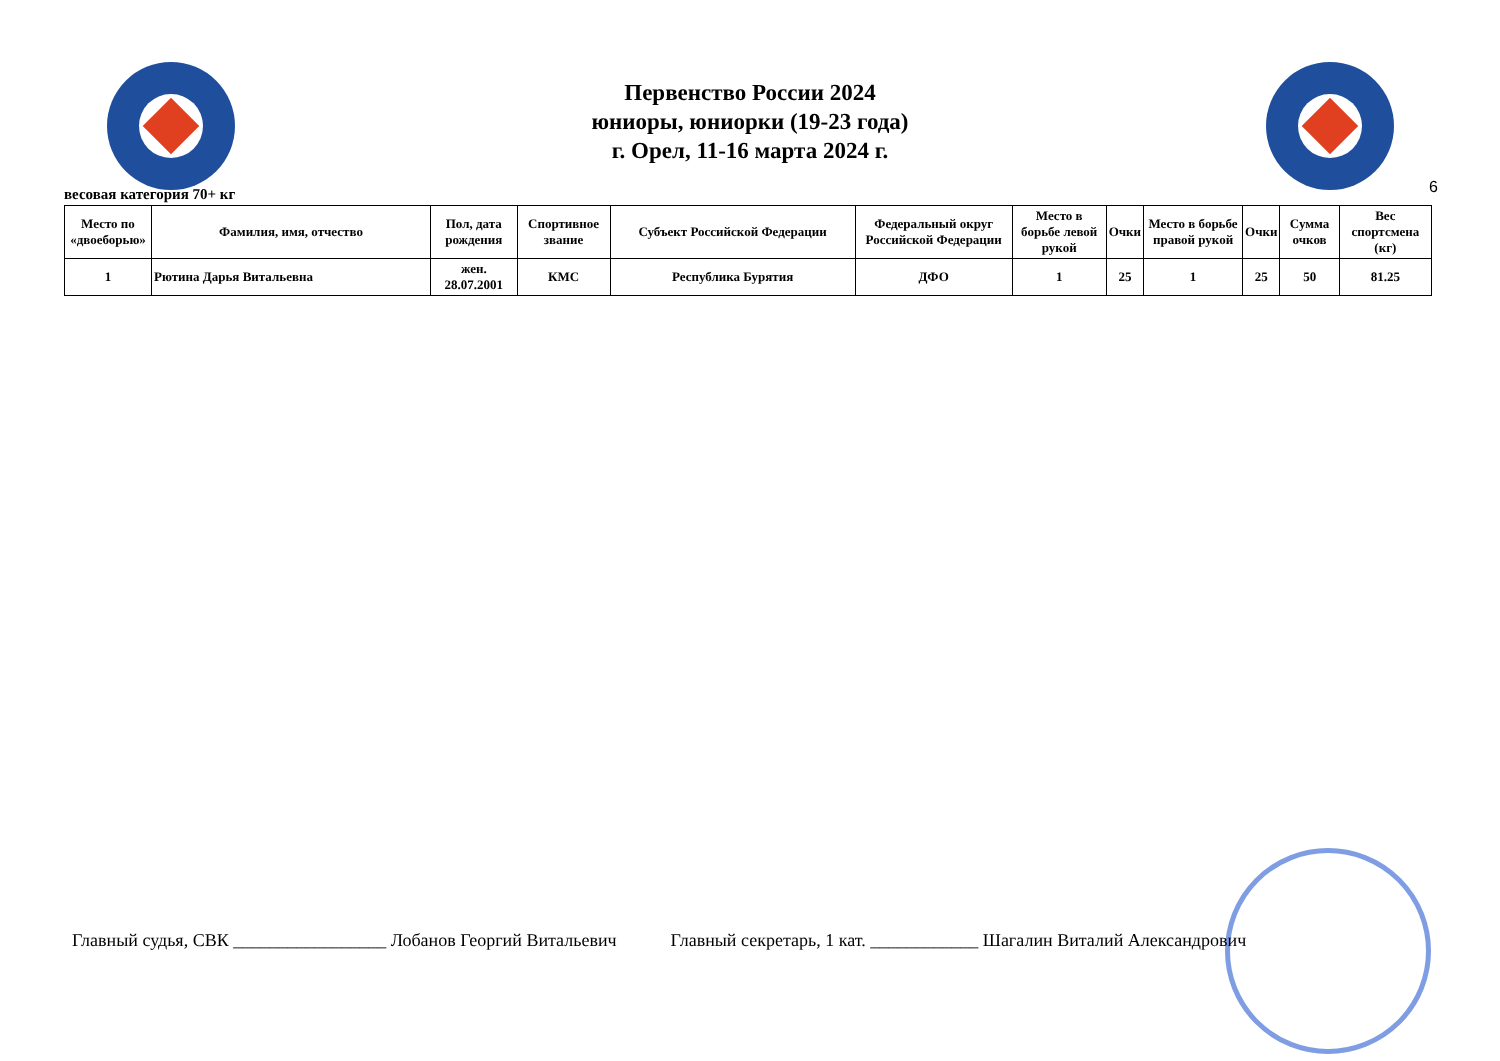Первенство России 2024
юниоры, юниорки (19-23 года)
г. Орел, 11-16 марта 2024 г.
6
весовая категория 70+ кг
| Место по «двоеборью» | Фамилия, имя, отчество | Пол, дата рождения | Спортивное звание | Субъект Российской Федерации | Федеральный округ Российской Федерации | Место в борьбе левой рукой | Очки | Место в борьбе правой рукой | Очки | Сумма очков | Вес спортсмена (кг) |
| --- | --- | --- | --- | --- | --- | --- | --- | --- | --- | --- | --- |
| 1 | Рютина Дарья Витальевна | жен. 28.07.2001 | КМС | Республика Бурятия | ДФО | 1 | 25 | 1 | 25 | 50 | 81.25 |
Главный судья, СВК _________________ Лобанов Георгий Витальевич Главный секретарь, 1 кат. ____________ Шагалин Виталий Александрович